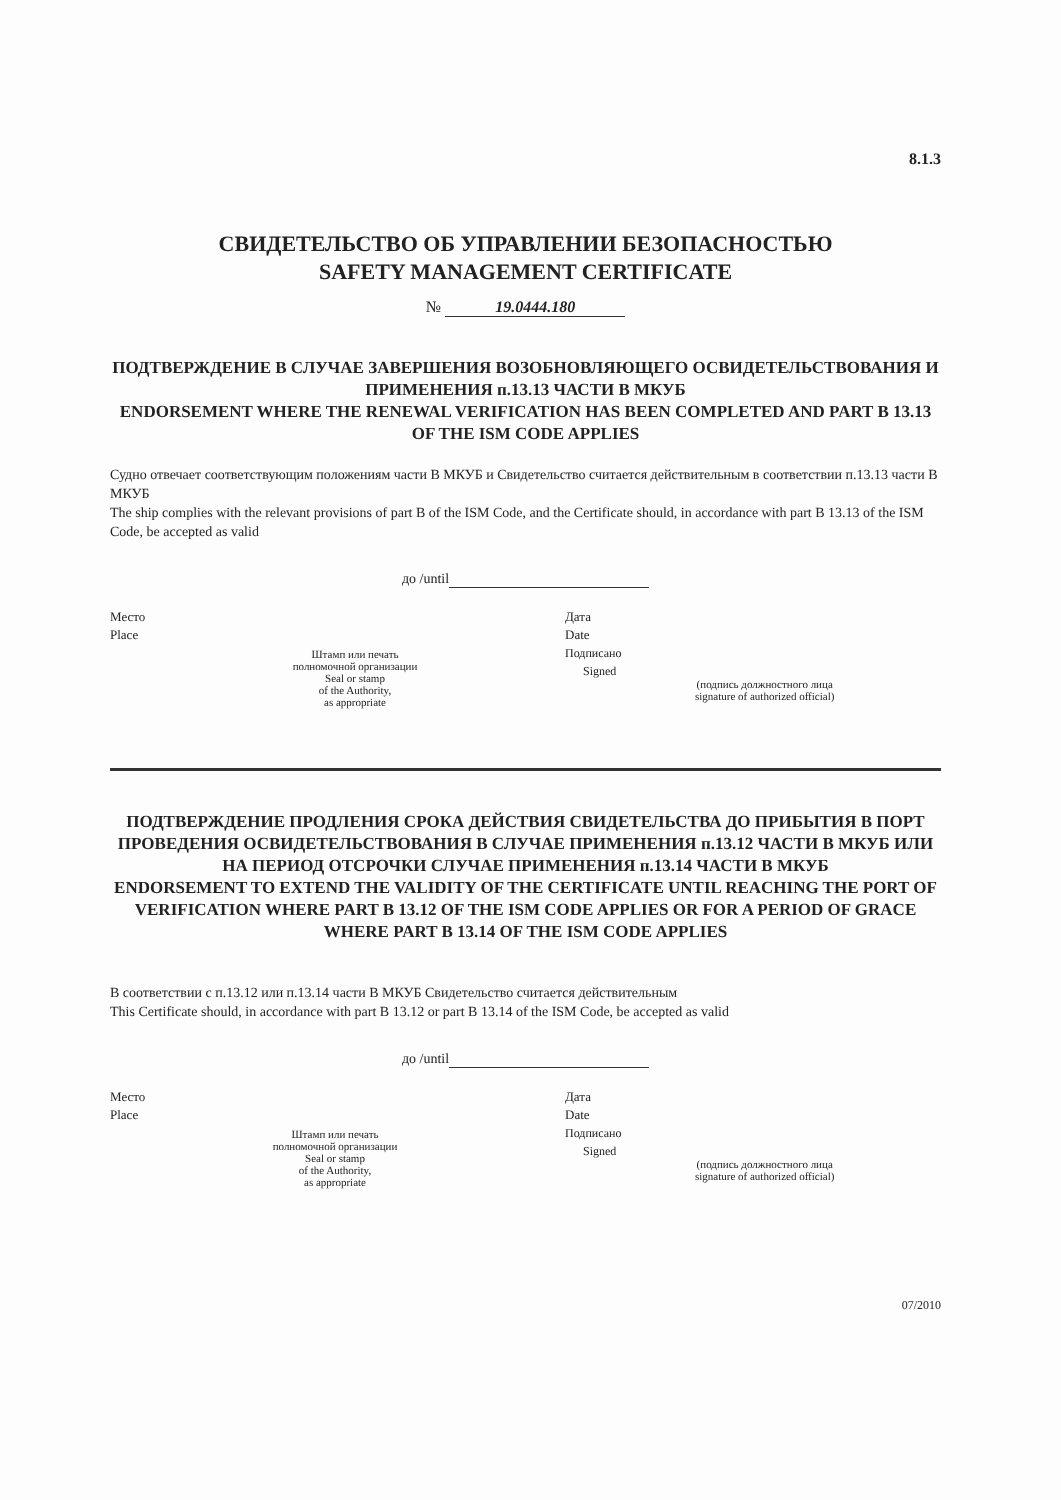8.1.3
СВИДЕТЕЛЬСТВО ОБ УПРАВЛЕНИИ БЕЗОПАСНОСТЬЮ
SAFETY MANAGEMENT CERTIFICATE
№ 19.0444.180
ПОДТВЕРЖДЕНИЕ В СЛУЧАЕ ЗАВЕРШЕНИЯ ВОЗОБНОВЛЯЮЩЕГО ОСВИДЕТЕЛЬСТВОВАНИЯ И ПРИМЕНЕНИЯ п.13.13 ЧАСТИ В МКУБ
ENDORSEMENT WHERE THE RENEWAL VERIFICATION HAS BEEN COMPLETED AND PART B 13.13 OF THE ISM CODE APPLIES
Судно отвечает соответствующим положениям части В МКУБ и Свидетельство считается действительным в соответствии п.13.13 части В МКУБ
The ship complies with the relevant provisions of part B of the ISM Code, and the Certificate should, in accordance with part B 13.13 of the ISM Code, be accepted as valid
до /until
Место
Place
Штамп или печать
полномочной организации
Seal or stamp
of the Authority,
as appropriate
Дата
Date
Подписано
Signed
(подпись должностного лица
signature of authorized official)
ПОДТВЕРЖДЕНИЕ ПРОДЛЕНИЯ СРОКА ДЕЙСТВИЯ СВИДЕТЕЛЬСТВА ДО ПРИБЫТИЯ В ПОРТ ПРОВЕДЕНИЯ ОСВИДЕТЕЛЬСТВОВАНИЯ В СЛУЧАЕ ПРИМЕНЕНИЯ п.13.12 ЧАСТИ В МКУБ ИЛИ НА ПЕРИОД ОТСРОЧКИ СЛУЧАЕ ПРИМЕНЕНИЯ п.13.14 ЧАСТИ В МКУБ
ENDORSEMENT TO EXTEND THE VALIDITY OF THE CERTIFICATE UNTIL REACHING THE PORT OF VERIFICATION WHERE PART B 13.12 OF THE ISM CODE APPLIES OR FOR A PERIOD OF GRACE WHERE PART B 13.14 OF THE ISM CODE APPLIES
В соответствии с п.13.12 или п.13.14 части В МКУБ Свидетельство считается действительным
This Certificate should, in accordance with part B 13.12 or part B 13.14 of the ISM Code, be accepted as valid
до /until
Место
Place
Штамп или печать
полномочной организации
Seal or stamp
of the Authority,
as appropriate
Дата
Date
Подписано
Signed
(подпись должностного лица
signature of authorized official)
07/2010